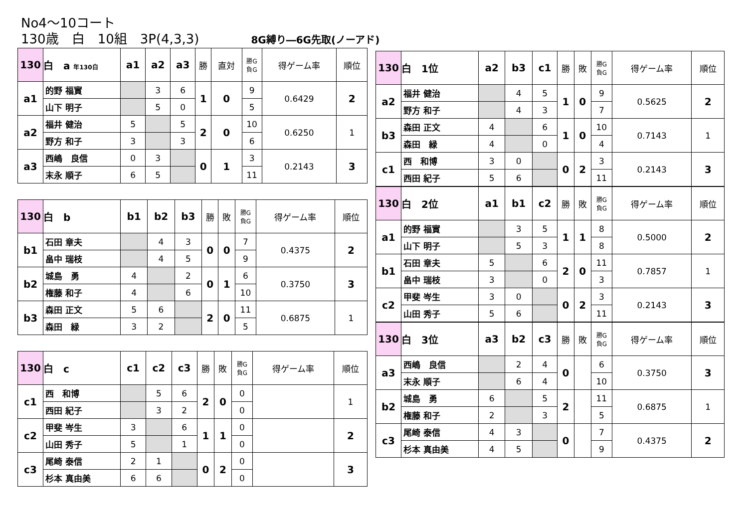No4～10コート
130歳　白　10組　3P(4,3,3)　　　　8G縛り―6G先取(ノーアド)
| 130 | 白 a 年130白 | a1 | a2 | a3 | 勝 | 直対 | 勝G 負G | 得ゲーム率 | 順位 |
| --- | --- | --- | --- | --- | --- | --- | --- | --- | --- |
| a1 | 的野 福實 | | 3 | 6 | 1 | 0 | 9 | 0.6429 | 2 |
| | 山下 明子 | | 5 | 0 | | | 5 | | |
| a2 | 福井 健治 | 5 | | 5 | 2 | 0 | 10 | 0.6250 | 1 |
| | 野方 和子 | 3 | | 3 | | | 6 | | |
| a3 | 西嶋 良信 | 0 | 3 | | 0 | 1 | 3 | 0.2143 | 3 |
| | 末永 順子 | 6 | 5 | | | | 11 | | |
| 130 | 白 b | b1 | b2 | b3 | 勝 | 敗 | 勝G 負G | 得ゲーム率 | 順位 |
| --- | --- | --- | --- | --- | --- | --- | --- | --- | --- |
| b1 | 石田 章夫 | | 4 | 3 | 0 | 0 | 7 | 0.4375 | 2 |
| | 畠中 瑞枝 | | 4 | 5 | | | 9 | | |
| b2 | 城島 勇 | 4 | | 2 | 0 | 1 | 6 | 0.3750 | 3 |
| | 権藤 和子 | 4 | | 6 | | | 10 | | |
| b3 | 森田 正文 | 5 | 6 | | 2 | 0 | 11 | 0.6875 | 1 |
| | 森田 緑 | 3 | 2 | | | | 5 | | |
| 130 | 白 c | c1 | c2 | c3 | 勝 | 敗 | 勝G 負G | 得ゲーム率 | 順位 |
| --- | --- | --- | --- | --- | --- | --- | --- | --- | --- |
| c1 | 西 和博 | | 5 | 6 | 2 | 0 | 0 | | 1 |
| | 西田 紀子 | | 3 | 2 | | | 0 | | |
| c2 | 甲斐 岑生 | 3 | | 6 | 1 | 1 | 0 | | 2 |
| | 山田 秀子 | 5 | | 1 | | | 0 | | |
| c3 | 尾崎 泰信 | 2 | 1 | | 0 | 2 | 0 | | 3 |
| | 杉本 真由美 | 6 | 6 | | | | 0 | | |
| 130 | 白 1位 | a2 | b3 | c1 | 勝 | 敗 | 勝G 負G | 得ゲーム率 | 順位 |
| --- | --- | --- | --- | --- | --- | --- | --- | --- | --- |
| a2 | 福井 健治 | | 4 | 5 | 1 | 0 | 9 | 0.5625 | 2 |
| | 野方 和子 | | 4 | 3 | | | 7 | | |
| b3 | 森田 正文 | 4 | | 6 | 1 | 0 | 10 | 0.7143 | 1 |
| | 森田 緑 | 4 | | 0 | | | 4 | | |
| c1 | 西 和博 | 3 | 0 | | 0 | 2 | 3 | 0.2143 | 3 |
| | 西田 紀子 | 5 | 6 | | | | 11 | | |
| 130 | 白 2位 | a1 | b1 | c2 | 勝 | 敗 | 勝G 負G | 得ゲーム率 | 順位 |
| --- | --- | --- | --- | --- | --- | --- | --- | --- | --- |
| a1 | 的野 福實 | | 3 | 5 | 1 | 1 | 8 | 0.5000 | 2 |
| | 山下 明子 | | 5 | 3 | | | 8 | | |
| b1 | 石田 章夫 | 5 | | 6 | 2 | 0 | 11 | 0.7857 | 1 |
| | 畠中 瑞枝 | 3 | | 0 | | | 3 | | |
| c2 | 甲斐 岑生 | 3 | 0 | | 0 | 2 | 3 | 0.2143 | 3 |
| | 山田 秀子 | 5 | 6 | | | | 11 | | |
| 130 | 白 3位 | a3 | b2 | c3 | 勝 | 敗 | 勝G 負G | 得ゲーム率 | 順位 |
| --- | --- | --- | --- | --- | --- | --- | --- | --- | --- |
| a3 | 西嶋 良信 | | 2 | 4 | 0 | | 6 | 0.3750 | 3 |
| | 末永 順子 | | 6 | 4 | | | 10 | | |
| b2 | 城島 勇 | 6 | | 5 | 2 | | 11 | 0.6875 | 1 |
| | 権藤 和子 | 2 | | 3 | | | 5 | | |
| c3 | 尾崎 泰信 | 4 | 3 | | 0 | | 7 | 0.4375 | 2 |
| | 杉本 真由美 | 4 | 5 | | | | 9 | | |